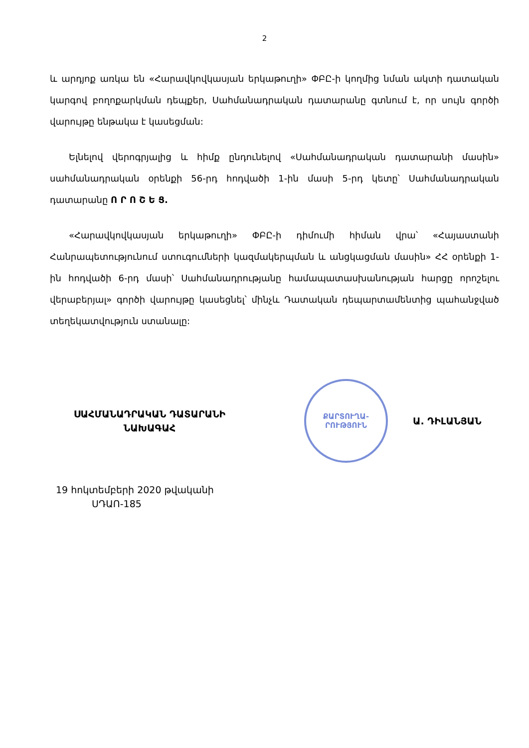2
և արդյոք առկա են «Հարավկովկասյան երկաթուղի» ՓԲԸ-ի կողմից նման ակտի դատական կարգով բողոքարկման դեպքեր, Սահմանադրական դատարանը գտնում է, որ սույն գործի վարույթը ենթակա է կասեցման:
Ելնելով վերոգրյալից և հիմք ընդունելով «Սահմանադրական դատարանի մասին» սահմանադրական օրենքի 56-րդ հոդվածի 1-ին մասի 5-րդ կետը՝ Սահմանադրական դատարանը Ո Ր Ո Շ Ե Ց.
«Հարավկովկասյան երկաթուղի» ՓԲԸ-ի դիմումի հիման վրա՝ «Հայաստանի Հանրապետությունում ստուգումների կազմակերպման և անցկացման մասին» ՀՀ օրենքի 1-ին հոդվածի 6-րդ մասի՝ Սահմանադրությանը համապատասխանության հարցը որոշելու վերաբերյալ» գործի վարույթը կասեցնել՝ մինչև Դատական դեպարտամենտից պահանջված տեղեկատվություն ստանալը:
ՍԱՀՄԱՆԱԴՐԱԿԱՆ ԴԱՏԱՐԱՆԻ
ՆԱԽԱԳԱՀ
ՔԱՐՏՈՒՂԱ-
ՐՈՒԹՅՈՒՆ
Ա. ԴԻԼԱՆՅԱՆ
19 հոկտեմբերի 2020 թվականի
ՍԴԱՈ-185